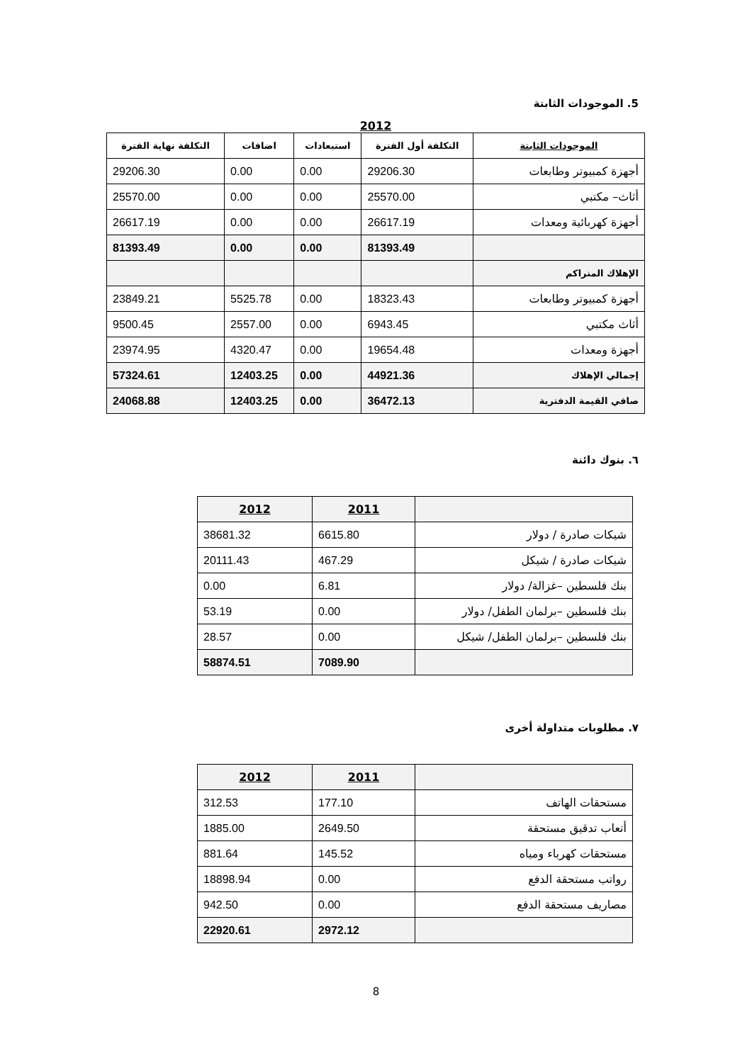5. الموجودات الثابتة
2012
| الموجودات الثابتة | التكلفة أول الفترة | استبعادات | اضافات | التكلفة نهاية الفترة |
| --- | --- | --- | --- | --- |
| أجهزة كمبيوتر وطابعات | 29206.30 | 0.00 | 0.00 | 29206.30 |
| أثاث– مكتبي | 25570.00 | 0.00 | 0.00 | 25570.00 |
| أجهزة كهربائية ومعدات | 26617.19 | 0.00 | 0.00 | 26617.19 |
| | 81393.49 | 0.00 | 0.00 | 81393.49 |
| الإهلاك المتراكم | | | | |
| أجهزة كمبيوتر وطابعات | 18323.43 | 0.00 | 5525.78 | 23849.21 |
| أثاث مكتبي | 6943.45 | 0.00 | 2557.00 | 9500.45 |
| أجهزة ومعدات | 19654.48 | 0.00 | 4320.47 | 23974.95 |
| إجمالي الإهلاك | 44921.36 | 0.00 | 12403.25 | 57324.61 |
| صافي القيمة الدفترية | 36472.13 | 0.00 | 12403.25 | 24068.88 |
٦. بنوك دائنة
| | 2011 | 2012 |
| شيكات صادرة / دولار | 6615.80 | 38681.32 |
| شيكات صادرة / شيكل | 467.29 | 20111.43 |
| بنك فلسطين –غزالة/ دولار | 6.81 | 0.00 |
| بنك فلسطين –برلمان الطفل/ دولار | 0.00 | 53.19 |
| بنك فلسطين –برلمان الطفل/ شيكل | 0.00 | 28.57 |
| | 7089.90 | 58874.51 |
٧. مطلوبات متداولة أخرى
| | 2011 | 2012 |
| مستحقات الهاتف | 177.10 | 312.53 |
| أتعاب تدقيق مستحقة | 2649.50 | 1885.00 |
| مستحقات كهرباء ومياه | 145.52 | 881.64 |
| رواتب مستحقة الدفع | 0.00 | 18898.94 |
| مصاريف مستحقة الدفع | 0.00 | 942.50 |
| | 2972.12 | 22920.61 |
8